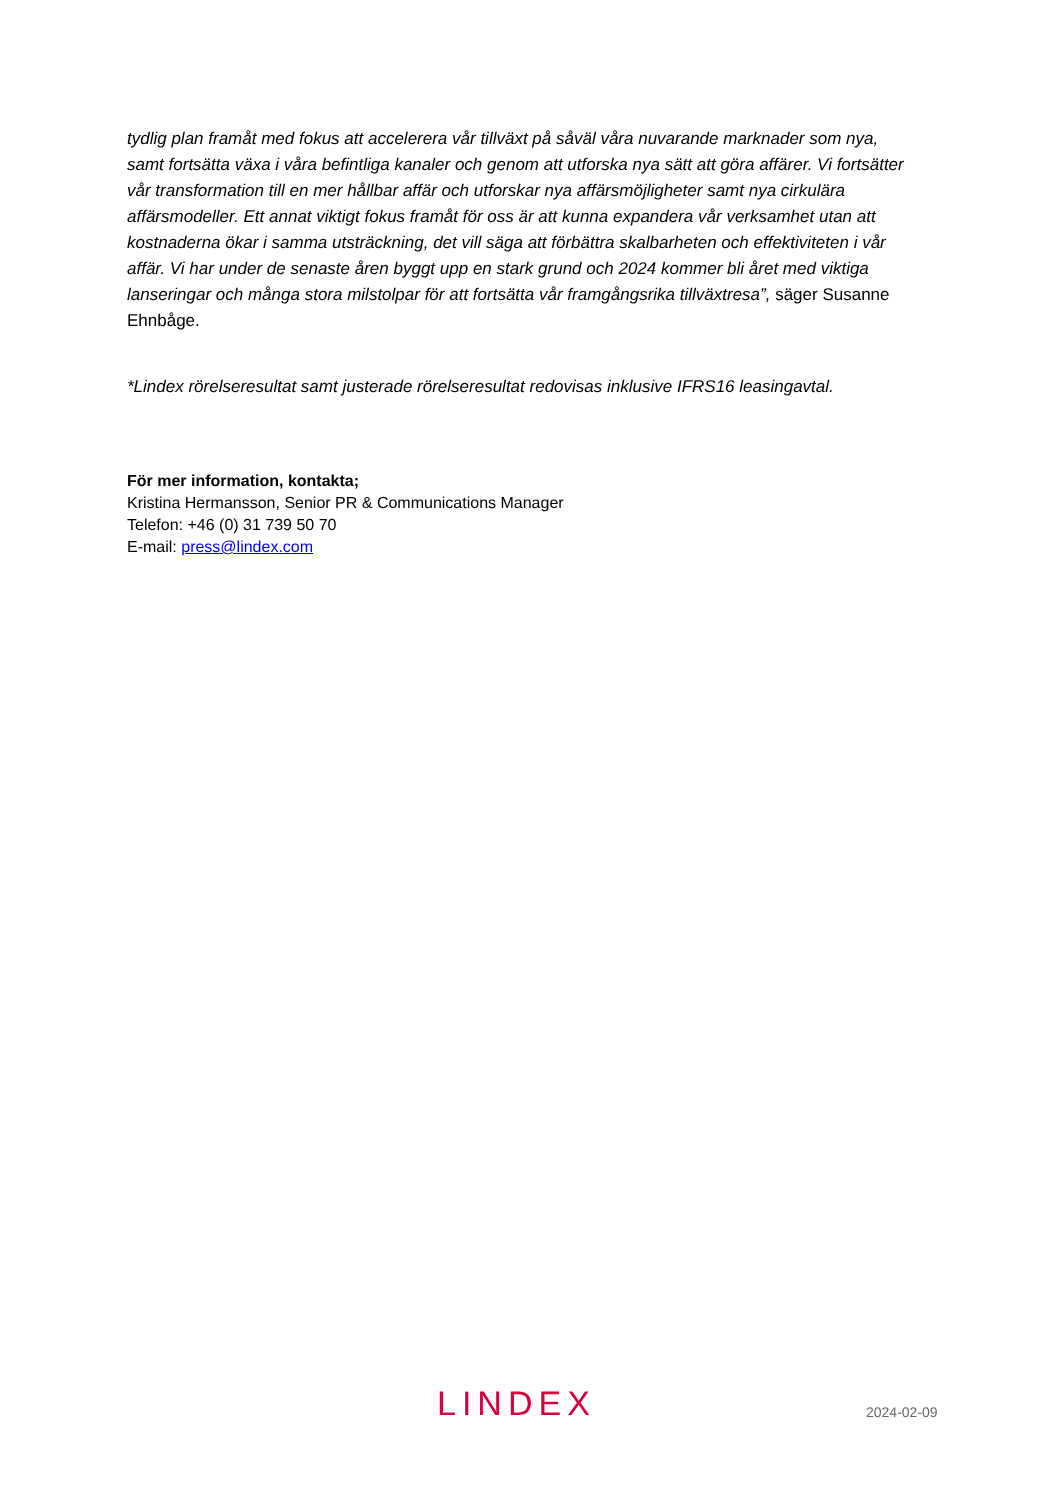tydlig plan framåt med fokus att accelerera vår tillväxt på såväl våra nuvarande marknader som nya, samt fortsätta växa i våra befintliga kanaler och genom att utforska nya sätt att göra affärer. Vi fortsätter vår transformation till en mer hållbar affär och utforskar nya affärsmöjligheter samt nya cirkulära affärsmodeller. Ett annat viktigt fokus framåt för oss är att kunna expandera vår verksamhet utan att kostnaderna ökar i samma utsträckning, det vill säga att förbättra skalbarheten och effektiviteten i vår affär. Vi har under de senaste åren byggt upp en stark grund och 2024 kommer bli året med viktiga lanseringar och många stora milstolpar för att fortsätta vår framgångsrika tillväxtresa”, säger Susanne Ehnbåge.
*Lindex rörelseresultat samt justerade rörelseresultat redovisas inklusive IFRS16 leasingavtal.
För mer information, kontakta;
Kristina Hermansson, Senior PR & Communications Manager
Telefon: +46 (0) 31 739 50 70
E-mail: press@lindex.com
LINDΕX 2024-02-09